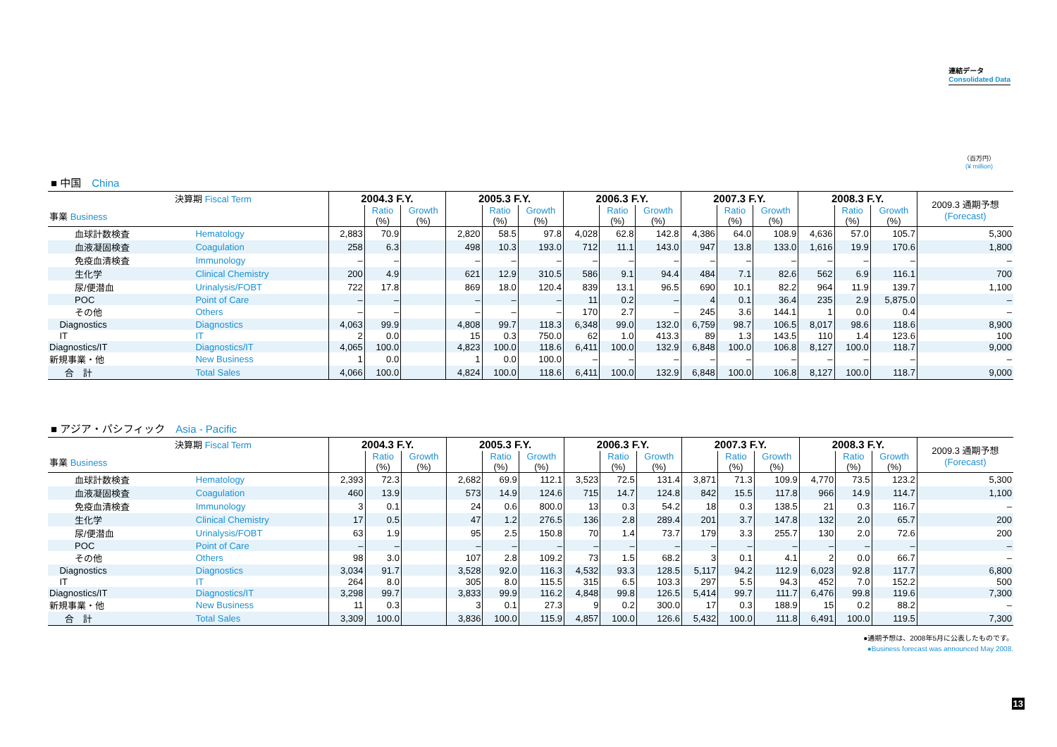連結データ
Consolidated Data
（百万円）
(¥ million)
■ 中国　China
| 決算期 Fiscal Term | | 2004.3 F.Y. | | | 2005.3 F.Y. | | | 2006.3 F.Y. | | | 2007.3 F.Y. | | | 2008.3 F.Y. | | | 2009.3 通期予想 (Forecast) |
| 事業 Business | | | Ratio (%) | Growth (%) | | Ratio (%) | Growth (%) | | Ratio (%) | Growth (%) | | Ratio (%) | Growth (%) | | Ratio (%) | Growth (%) | |
| 血球計数検査 | Hematology | 2,883 | 70.9 | | 2,820 | 58.5 | 97.8 | 4,028 | 62.8 | 142.8 | 4,386 | 64.0 | 108.9 | 4,636 | 57.0 | 105.7 | 5,300 |
| 血液凝固検査 | Coagulation | 258 | 6.3 | | 498 | 10.3 | 193.0 | 712 | 11.1 | 143.0 | 947 | 13.8 | 133.0 | 1,616 | 19.9 | 170.6 | 1,800 |
| 免疫血清検査 | Immunology | – | – | | – | – | – | – | – | – | – | – | – | – | – | – | – |
| 生化学 | Clinical Chemistry | 200 | 4.9 | | 621 | 12.9 | 310.5 | 586 | 9.1 | 94.4 | 484 | 7.1 | 82.6 | 562 | 6.9 | 116.1 | 700 |
| 尿/便潜血 | Urinalysis/FOBT | 722 | 17.8 | | 869 | 18.0 | 120.4 | 839 | 13.1 | 96.5 | 690 | 10.1 | 82.2 | 964 | 11.9 | 139.7 | 1,100 |
| POC | Point of Care | – | – | | – | – | – | 11 | 0.2 | – | 4 | 0.1 | 36.4 | 235 | 2.9 | 5,875.0 | – |
| その他 | Others | – | – | | – | – | – | 170 | 2.7 | – | 245 | 3.6 | 144.1 | 1 | 0.0 | 0.4 | – |
| Diagnostics | Diagnostics | 4,063 | 99.9 | | 4,808 | 99.7 | 118.3 | 6,348 | 99.0 | 132.0 | 6,759 | 98.7 | 106.5 | 8,017 | 98.6 | 118.6 | 8,900 |
| IT | IT | 2 | 0.0 | | 15 | 0.3 | 750.0 | 62 | 1.0 | 413.3 | 89 | 1.3 | 143.5 | 110 | 1.4 | 123.6 | 100 |
| Diagnostics/IT | Diagnostics/IT | 4,065 | 100.0 | | 4,823 | 100.0 | 118.6 | 6,411 | 100.0 | 132.9 | 6,848 | 100.0 | 106.8 | 8,127 | 100.0 | 118.7 | 9,000 |
| 新規事業・他 | New Business | 1 | 0.0 | | 1 | 0.0 | 100.0 | – | – | – | – | – | – | – | – | – | – |
| 合 計 | Total Sales | 4,066 | 100.0 | | 4,824 | 100.0 | 118.6 | 6,411 | 100.0 | 132.9 | 6,848 | 100.0 | 106.8 | 8,127 | 100.0 | 118.7 | 9,000 |
■ アジア・パシフィック　Asia - Pacific
| 決算期 Fiscal Term | | 2004.3 F.Y. | | | 2005.3 F.Y. | | | 2006.3 F.Y. | | | 2007.3 F.Y. | | | 2008.3 F.Y. | | | 2009.3 通期予想 (Forecast) |
| 事業 Business | | | Ratio (%) | Growth (%) | | Ratio (%) | Growth (%) | | Ratio (%) | Growth (%) | | Ratio (%) | Growth (%) | | Ratio (%) | Growth (%) | |
| 血球計数検査 | Hematology | 2,393 | 72.3 | | 2,682 | 69.9 | 112.1 | 3,523 | 72.5 | 131.4 | 3,871 | 71.3 | 109.9 | 4,770 | 73.5 | 123.2 | 5,300 |
| 血液凝固検査 | Coagulation | 460 | 13.9 | | 573 | 14.9 | 124.6 | 715 | 14.7 | 124.8 | 842 | 15.5 | 117.8 | 966 | 14.9 | 114.7 | 1,100 |
| 免疫血清検査 | Immunology | 3 | 0.1 | | 24 | 0.6 | 800.0 | 13 | 0.3 | 54.2 | 18 | 0.3 | 138.5 | 21 | 0.3 | 116.7 | – |
| 生化学 | Clinical Chemistry | 17 | 0.5 | | 47 | 1.2 | 276.5 | 136 | 2.8 | 289.4 | 201 | 3.7 | 147.8 | 132 | 2.0 | 65.7 | 200 |
| 尿/便潜血 | Urinalysis/FOBT | 63 | 1.9 | | 95 | 2.5 | 150.8 | 70 | 1.4 | 73.7 | 179 | 3.3 | 255.7 | 130 | 2.0 | 72.6 | 200 |
| POC | Point of Care | – | – | | – | – | – | – | – | – | – | – | – | – | – | – | – |
| その他 | Others | 98 | 3.0 | | 107 | 2.8 | 109.2 | 73 | 1.5 | 68.2 | 3 | 0.1 | 4.1 | 2 | 0.0 | 66.7 | – |
| Diagnostics | Diagnostics | 3,034 | 91.7 | | 3,528 | 92.0 | 116.3 | 4,532 | 93.3 | 128.5 | 5,117 | 94.2 | 112.9 | 6,023 | 92.8 | 117.7 | 6,800 |
| IT | IT | 264 | 8.0 | | 305 | 8.0 | 115.5 | 315 | 6.5 | 103.3 | 297 | 5.5 | 94.3 | 452 | 7.0 | 152.2 | 500 |
| Diagnostics/IT | Diagnostics/IT | 3,298 | 99.7 | | 3,833 | 99.9 | 116.2 | 4,848 | 99.8 | 126.5 | 5,414 | 99.7 | 111.7 | 6,476 | 99.8 | 119.6 | 7,300 |
| 新規事業・他 | New Business | 11 | 0.3 | | 3 | 0.1 | 27.3 | 9 | 0.2 | 300.0 | 17 | 0.3 | 188.9 | 15 | 0.2 | 88.2 | – |
| 合 計 | Total Sales | 3,309 | 100.0 | | 3,836 | 100.0 | 115.9 | 4,857 | 100.0 | 126.6 | 5,432 | 100.0 | 111.8 | 6,491 | 100.0 | 119.5 | 7,300 |
●通期予想は、2008年5月に公表したものです。
●Business forecast was announced May 2008.
13